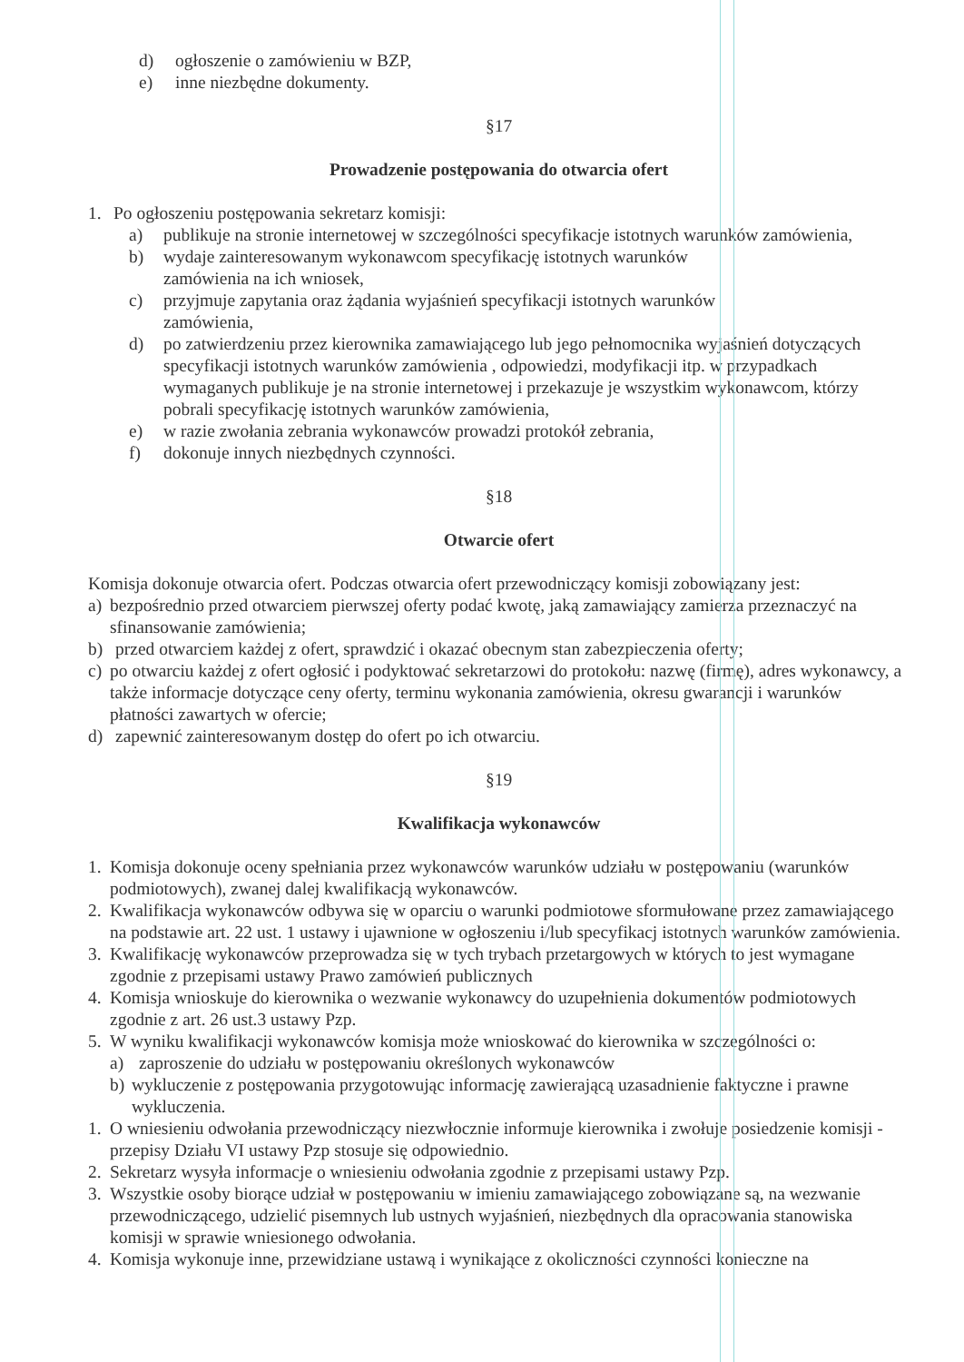d) ogłoszenie o zamówieniu w BZP,
e) inne niezbędne dokumenty.
§17
Prowadzenie postępowania do otwarcia ofert
1. Po ogłoszeniu postępowania sekretarz komisji:
a) publikuje na stronie internetowej w szczególności specyfikacje istotnych warunków zamówienia,
b) wydaje zainteresowanym wykonawcom specyfikację istotnych warunków
zamówienia na ich wniosek,
c) przyjmuje zapytania oraz żądania wyjaśnień specyfikacji istotnych warunków
zamówienia,
d) po zatwierdzeniu przez kierownika zamawiającego lub jego pełnomocnika wyjaśnień dotyczących specyfikacji istotnych warunków zamówienia , odpowiedzi, modyfikacji itp. w przypadkach wymaganych publikuje je na stronie internetowej i przekazuje je wszystkim wykonawcom, którzy pobrali specyfikację istotnych warunków zamówienia,
e) w razie zwołania zebrania wykonawców prowadzi protokół zebrania,
f) dokonuje innych niezbędnych czynności.
§18
Otwarcie ofert
Komisja dokonuje otwarcia ofert. Podczas otwarcia ofert przewodniczący komisji zobowiązany jest:
a) bezpośrednio przed otwarciem pierwszej oferty podać kwotę, jaką zamawiający zamierza przeznaczyć na sfinansowanie zamówienia;
b) przed otwarciem każdej z ofert, sprawdzić i okazać obecnym stan zabezpieczenia oferty;
c) po otwarciu każdej z ofert ogłosić i podyktować sekretarzowi do protokołu: nazwę (firmę), adres wykonawcy, a także informacje dotyczące ceny oferty, terminu wykonania zamówienia, okresu gwarancji i warunków płatności zawartych w ofercie;
d) zapewnić zainteresowanym dostęp do ofert po ich otwarciu.
§19
Kwalifikacja wykonawców
1. Komisja dokonuje oceny spełniania przez wykonawców warunków udziału w postępowaniu (warunków podmiotowych), zwanej dalej kwalifikacją wykonawców.
2. Kwalifikacja wykonawców odbywa się w oparciu o warunki podmiotowe sformułowane przez zamawiającego na podstawie art. 22 ust. 1 ustawy i ujawnione w ogłoszeniu i/lub specyfikacj istotnych warunków zamówienia.
3. Kwalifikację wykonawców przeprowadza się w tych trybach przetargowych w których to jest wymagane zgodnie z przepisami ustawy Prawo zamówień publicznych
4. Komisja wnioskuje do kierownika o wezwanie wykonawcy do uzupełnienia dokumentów podmiotowych zgodnie z art. 26 ust.3 ustawy Pzp.
5. W wyniku kwalifikacji wykonawców komisja może wnioskować do kierownika w szczególności o:
a) zaproszenie do udziału w postępowaniu określonych wykonawców
b) wykluczenie z postępowania przygotowując informację zawierającą uzasadnienie faktyczne i prawne wykluczenia.
1. O wniesieniu odwołania przewodniczący niezwłocznie informuje kierownika i zwołuje posiedzenie komisji - przepisy Działu VI ustawy Pzp stosuje się odpowiednio.
2. Sekretarz wysyła informacje o wniesieniu odwołania zgodnie z przepisami ustawy Pzp.
3. Wszystkie osoby biorące udział w postępowaniu w imieniu zamawiającego zobowiązane są, na wezwanie przewodniczącego, udzielić pisemnych lub ustnych wyjaśnień, niezbędnych dla opracowania stanowiska komisji w sprawie wniesionego odwołania.
4. Komisja wykonuje inne, przewidziane ustawą i wynikające z okoliczności czynności konieczne na